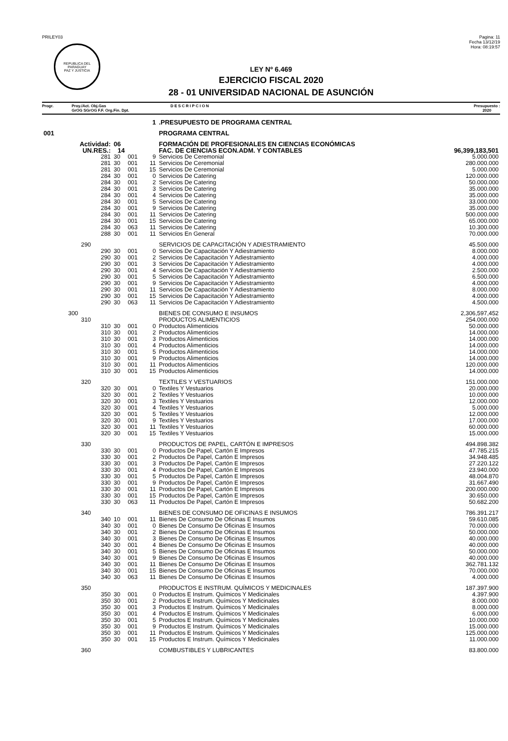PRILEY03
REPUBLICA DEL PARAGUAY
PAZ Y JUSTICIA
Pagina: 11
Fecha 13/12/19
Hora: 08:19:57
LEY Nº 6.469
EJERCICIO FISCAL 2020
28 - 01 UNIVERSIDAD NACIONAL DE ASUNCIÓN
Progr. Proy./Act. Obj.Gas
GrOG SGrOG F.F. Org.Fin. Dpt.
D E S C R I P C I O N Presupuesto :
2020
| | 1 | | | | .PRESUPUESTO DE PROGRAMA CENTRAL | |
| 001 | | | | | PROGRAMA CENTRAL | |
| Actividad: | | 06 | | | FORMACIÓN DE PROFESIONALES EN CIENCIAS ECONÓMICAS | |
| UN.RES.: | | 14 | | | FAC. DE CIENCIAS ECON.ADM. Y CONTABLES | 96,399,183,501 |
| | 281 | 30 | 001 | 9 | Servicios De Ceremonial | 5.000.000 |
| | 281 | 30 | 001 | 11 | Servicios De Ceremonial | 280.000.000 |
| | 281 | 30 | 001 | 15 | Servicios De Ceremonial | 5.000.000 |
| | 284 | 30 | 001 | 0 | Servicios De Catering | 120.000.000 |
| | 284 | 30 | 001 | 2 | Servicios De Catering | 50.000.000 |
| | 284 | 30 | 001 | 3 | Servicios De Catering | 35.000.000 |
| | 284 | 30 | 001 | 4 | Servicios De Catering | 35.000.000 |
| | 284 | 30 | 001 | 5 | Servicios De Catering | 33.000.000 |
| | 284 | 30 | 001 | 9 | Servicios De Catering | 35.000.000 |
| | 284 | 30 | 001 | 11 | Servicios De Catering | 500.000.000 |
| | 284 | 30 | 001 | 15 | Servicios De Catering | 65.000.000 |
| | 284 | 30 | 063 | 11 | Servicios De Catering | 10.300.000 |
| | 288 | 30 | 001 | 11 | Servicios En General | 70.000.000 |
| | 290 | | | | SERVICIOS DE CAPACITACIÓN Y ADIESTRAMIENTO | 45.500.000 |
| | 290 | 30 | 001 | 0 | Servicios De Capacitación Y Adiestramiento | 8.000.000 |
| | 290 | 30 | 001 | 2 | Servicios De Capacitación Y Adiestramiento | 4.000.000 |
| | 290 | 30 | 001 | 3 | Servicios De Capacitación Y Adiestramiento | 4.000.000 |
| | 290 | 30 | 001 | 4 | Servicios De Capacitación Y Adiestramiento | 2.500.000 |
| | 290 | 30 | 001 | 5 | Servicios De Capacitación Y Adiestramiento | 6.500.000 |
| | 290 | 30 | 001 | 9 | Servicios De Capacitación Y Adiestramiento | 4.000.000 |
| | 290 | 30 | 001 | 11 | Servicios De Capacitación Y Adiestramiento | 8.000.000 |
| | 290 | 30 | 001 | 15 | Servicios De Capacitación Y Adiestramiento | 4.000.000 |
| | 290 | 30 | 063 | 11 | Servicios De Capacitación Y Adiestramiento | 4.500.000 |
| 300 | | | | | BIENES DE CONSUMO E INSUMOS | 2,306,597,452 |
| | 310 | | | | PRODUCTOS ALIMENTICIOS | 254.000.000 |
| | 310 | 30 | 001 | 0 | Productos Alimenticios | 50.000.000 |
| | 310 | 30 | 001 | 2 | Productos Alimenticios | 14.000.000 |
| | 310 | 30 | 001 | 3 | Productos Alimenticios | 14.000.000 |
| | 310 | 30 | 001 | 4 | Productos Alimenticios | 14.000.000 |
| | 310 | 30 | 001 | 5 | Productos Alimenticios | 14.000.000 |
| | 310 | 30 | 001 | 9 | Productos Alimenticios | 14.000.000 |
| | 310 | 30 | 001 | 11 | Productos Alimenticios | 120.000.000 |
| | 310 | 30 | 001 | 15 | Productos Alimenticios | 14.000.000 |
| | 320 | | | | TEXTILES Y VESTUARIOS | 151.000.000 |
| | 320 | 30 | 001 | 0 | Textiles Y Vestuarios | 20.000.000 |
| | 320 | 30 | 001 | 2 | Textiles Y Vestuarios | 10.000.000 |
| | 320 | 30 | 001 | 3 | Textiles Y Vestuarios | 12.000.000 |
| | 320 | 30 | 001 | 4 | Textiles Y Vestuarios | 5.000.000 |
| | 320 | 30 | 001 | 5 | Textiles Y Vestuarios | 12.000.000 |
| | 320 | 30 | 001 | 9 | Textiles Y Vestuarios | 17.000.000 |
| | 320 | 30 | 001 | 11 | Textiles Y Vestuarios | 60.000.000 |
| | 320 | 30 | 001 | 15 | Textiles Y Vestuarios | 15.000.000 |
| | 330 | | | | PRODUCTOS DE PAPEL, CARTÓN E IMPRESOS | 494.898.382 |
| | 330 | 30 | 001 | 0 | Productos De Papel, Cartón E Impresos | 47.785.215 |
| | 330 | 30 | 001 | 2 | Productos De Papel, Cartón E Impresos | 34.948.485 |
| | 330 | 30 | 001 | 3 | Productos De Papel, Cartón E Impresos | 27.220.122 |
| | 330 | 30 | 001 | 4 | Productos De Papel, Cartón E Impresos | 23.940.000 |
| | 330 | 30 | 001 | 5 | Productos De Papel, Cartón E Impresos | 48.004.870 |
| | 330 | 30 | 001 | 9 | Productos De Papel, Cartón E Impresos | 31.667.490 |
| | 330 | 30 | 001 | 11 | Productos De Papel, Cartón E Impresos | 200.000.000 |
| | 330 | 30 | 001 | 15 | Productos De Papel, Cartón E Impresos | 30.650.000 |
| | 330 | 30 | 063 | 11 | Productos De Papel, Cartón E Impresos | 50.682.200 |
| | 340 | | | | BIENES DE CONSUMO DE OFICINAS E INSUMOS | 786.391.217 |
| | 340 | 10 | 001 | 11 | Bienes De Consumo De Oficinas E Insumos | 59.610.085 |
| | 340 | 30 | 001 | 0 | Bienes De Consumo De Oficinas E Insumos | 70.000.000 |
| | 340 | 30 | 001 | 2 | Bienes De Consumo De Oficinas E Insumos | 50.000.000 |
| | 340 | 30 | 001 | 3 | Bienes De Consumo De Oficinas E Insumos | 40.000.000 |
| | 340 | 30 | 001 | 4 | Bienes De Consumo De Oficinas E Insumos | 40.000.000 |
| | 340 | 30 | 001 | 5 | Bienes De Consumo De Oficinas E Insumos | 50.000.000 |
| | 340 | 30 | 001 | 9 | Bienes De Consumo De Oficinas E Insumos | 40.000.000 |
| | 340 | 30 | 001 | 11 | Bienes De Consumo De Oficinas E Insumos | 362.781.132 |
| | 340 | 30 | 001 | 15 | Bienes De Consumo De Oficinas E Insumos | 70.000.000 |
| | 340 | 30 | 063 | 11 | Bienes De Consumo De Oficinas E Insumos | 4.000.000 |
| | 350 | | | | PRODUCTOS E INSTRUM. QUÍMICOS Y MEDICINALES | 187.397.900 |
| | 350 | 30 | 001 | 0 | Productos E Instrum. Químicos Y Medicinales | 4.397.900 |
| | 350 | 30 | 001 | 2 | Productos E Instrum. Químicos Y Medicinales | 8.000.000 |
| | 350 | 30 | 001 | 3 | Productos E Instrum. Químicos Y Medicinales | 8.000.000 |
| | 350 | 30 | 001 | 4 | Productos E Instrum. Químicos Y Medicinales | 6.000.000 |
| | 350 | 30 | 001 | 5 | Productos E Instrum. Químicos Y Medicinales | 10.000.000 |
| | 350 | 30 | 001 | 9 | Productos E Instrum. Químicos Y Medicinales | 15.000.000 |
| | 350 | 30 | 001 | 11 | Productos E Instrum. Químicos Y Medicinales | 125.000.000 |
| | 350 | 30 | 001 | 15 | Productos E Instrum. Químicos Y Medicinales | 11.000.000 |
| | 360 | | | | COMBUSTIBLES Y LUBRICANTES | 83.800.000 |